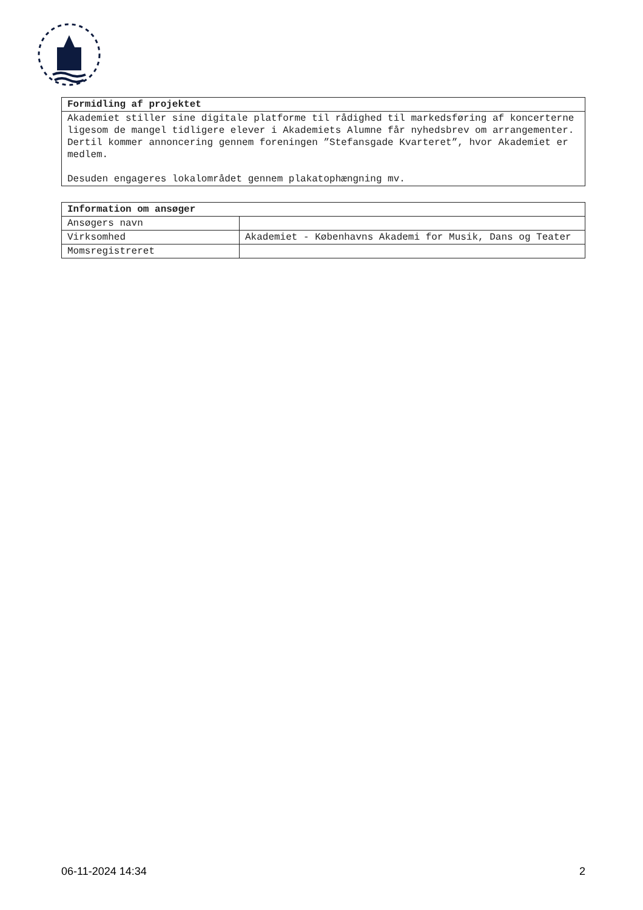| Formidling af projektet |
| --- |
| Akademiet stiller sine digitale platforme til rådighed til markedsføring af koncerterne ligesom de mangel tidligere elever i Akademiets Alumne får nyhedsbrev om arrangementer. Dertil kommer annoncering gennem foreningen ”Stefansgade Kvarteret”, hvor Akademiet er medlem. Desuden engageres lokalområdet gennem plakatophængning mv. |
| Information om ansøger | |
| --- | --- |
| Ansøgers navn | |
| Virksomhed | Akademiet - Københavns Akademi for Musik, Dans og Teater |
| Momsregistreret | |
06-11-2024 14:34 2